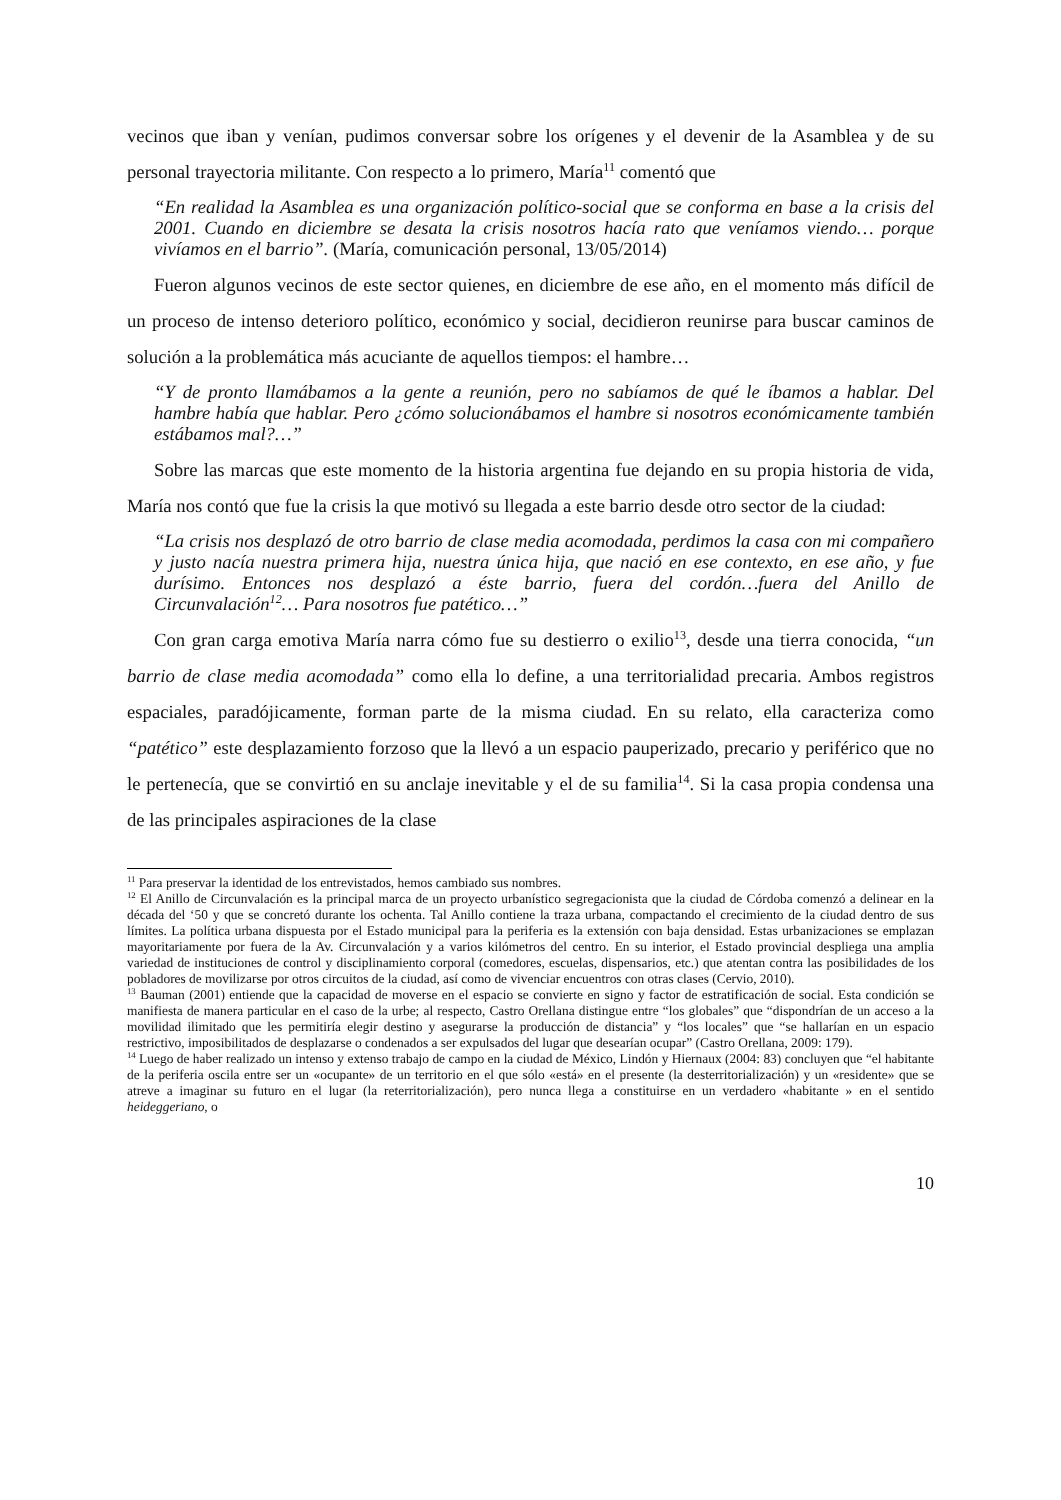vecinos que iban y venían, pudimos conversar sobre los orígenes y el devenir de la Asamblea y de su personal trayectoria militante. Con respecto a lo primero, María<sup>11</sup> comentó que
“En realidad la Asamblea es una organización político-social que se conforma en base a la crisis del 2001. Cuando en diciembre se desata la crisis nosotros hacía rato que veníamos viendo… porque vivíamos en el barrio”. (María, comunicación personal, 13/05/2014)
Fueron algunos vecinos de este sector quienes, en diciembre de ese año, en el momento más difícil de un proceso de intenso deterioro político, económico y social, decidieron reunirse para buscar caminos de solución a la problemática más acuciante de aquellos tiempos: el hambre…
“Y de pronto llamábamos a la gente a reunión, pero no sabíamos de qué le íbamos a hablar. Del hambre había que hablar. Pero ¿cómo solucionábamos el hambre si nosotros económicamente también estábamos mal?…”
Sobre las marcas que este momento de la historia argentina fue dejando en su propia historia de vida, María nos contó que fue la crisis la que motivó su llegada a este barrio desde otro sector de la ciudad:
“La crisis nos desplazó de otro barrio de clase media acomodada, perdimos la casa con mi compañero y justo nacía nuestra primera hija, nuestra única hija, que nació en ese contexto, en ese año, y fue durísimo. Entonces nos desplazó a éste barrio, fuera del cordón…fuera del Anillo de Circunvalación<sup>12</sup>… Para nosotros fue patético…”
Con gran carga emotiva María narra cómo fue su destierro o exilio<sup>13</sup>, desde una tierra conocida, “un barrio de clase media acomodada” como ella lo define, a una territorialidad precaria. Ambos registros espaciales, paradójicamente, forman parte de la misma ciudad. En su relato, ella caracteriza como “patético” este desplazamiento forzoso que la llevó a un espacio pauperizado, precario y periférico que no le pertenecía, que se convirtió en su anclaje inevitable y el de su familia<sup>14</sup>. Si la casa propia condensa una de las principales aspiraciones de la clase
<sup>11</sup> Para preservar la identidad de los entrevistados, hemos cambiado sus nombres.
<sup>12</sup> El Anillo de Circunvalación es la principal marca de un proyecto urbanístico segregacionista que la ciudad de Córdoba comenzó a delinear en la década del ‘50 y que se concretó durante los ochenta. Tal Anillo contiene la traza urbana, compactando el crecimiento de la ciudad dentro de sus límites. La política urbana dispuesta por el Estado municipal para la periferia es la extensión con baja densidad. Estas urbanizaciones se emplazan mayoritariamente por fuera de la Av. Circunvalación y a varios kilómetros del centro. En su interior, el Estado provincial despliega una amplia variedad de instituciones de control y disciplinamiento corporal (comedores, escuelas, dispensarios, etc.) que atentan contra las posibilidades de los pobladores de movilizarse por otros circuitos de la ciudad, así como de vivenciar encuentros con otras clases (Cervio, 2010).
<sup>13</sup> Bauman (2001) entiende que la capacidad de moverse en el espacio se convierte en signo y factor de estratificación de social. Esta condición se manifiesta de manera particular en el caso de la urbe; al respecto, Castro Orellana distingue entre “los globales” que “dispondrían de un acceso a la movilidad ilimitado que les permitiría elegir destino y asegurarse la producción de distancia” y “los locales” que “se hallarían en un espacio restrictivo, imposibilitados de desplazarse o condenados a ser expulsados del lugar que desearían ocupar” (Castro Orellana, 2009: 179).
<sup>14</sup> Luego de haber realizado un intenso y extenso trabajo de campo en la ciudad de México, Lindón y Hiernaux (2004: 83) concluyen que “el habitante de la periferia oscila entre ser un «ocupante» de un territorio en el que sólo «está» en el presente (la desterritorialización) y un «residente» que se atreve a imaginar su futuro en el lugar (la reterritorialización), pero nunca llega a constituirse en un verdadero «habitante » en el sentido heideggeriano, o
10